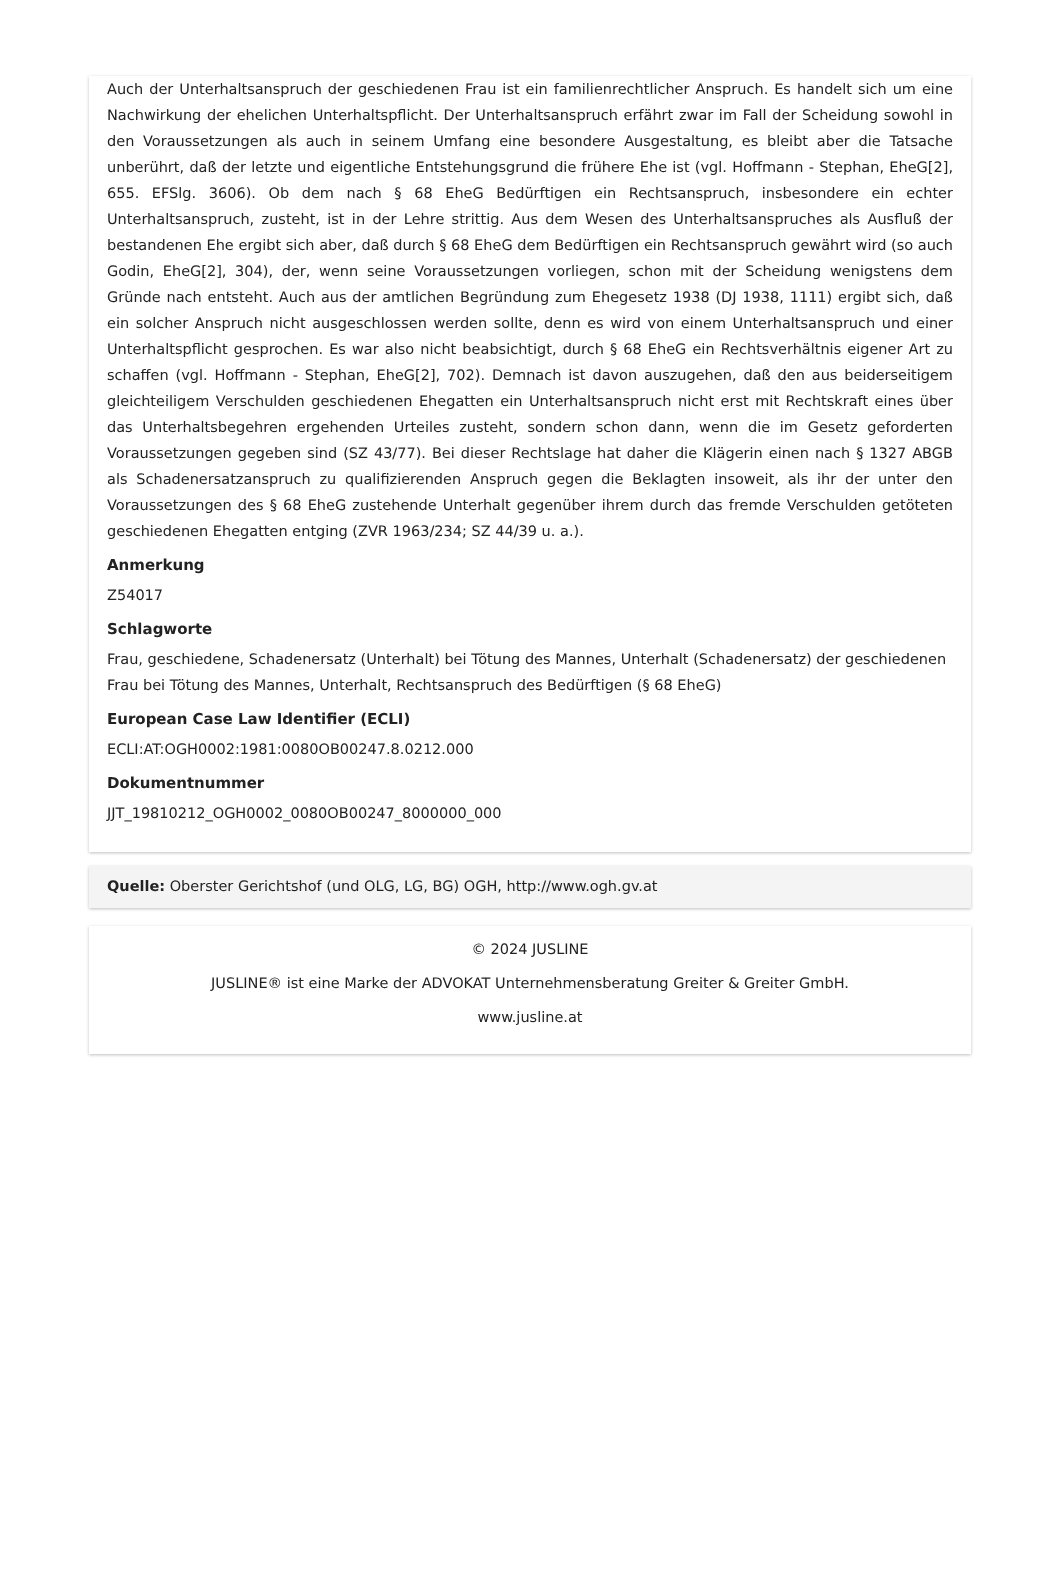Auch der Unterhaltsanspruch der geschiedenen Frau ist ein familienrechtlicher Anspruch. Es handelt sich um eine Nachwirkung der ehelichen Unterhaltspflicht. Der Unterhaltsanspruch erfährt zwar im Fall der Scheidung sowohl in den Voraussetzungen als auch in seinem Umfang eine besondere Ausgestaltung, es bleibt aber die Tatsache unberührt, daß der letzte und eigentliche Entstehungsgrund die frühere Ehe ist (vgl. Hoffmann - Stephan, EheG[2], 655. EFSlg. 3606). Ob dem nach § 68 EheG Bedürftigen ein Rechtsanspruch, insbesondere ein echter Unterhaltsanspruch, zusteht, ist in der Lehre strittig. Aus dem Wesen des Unterhaltsanspruches als Ausfluß der bestandenen Ehe ergibt sich aber, daß durch § 68 EheG dem Bedürftigen ein Rechtsanspruch gewährt wird (so auch Godin, EheG[2], 304), der, wenn seine Voraussetzungen vorliegen, schon mit der Scheidung wenigstens dem Gründe nach entsteht. Auch aus der amtlichen Begründung zum Ehegesetz 1938 (DJ 1938, 1111) ergibt sich, daß ein solcher Anspruch nicht ausgeschlossen werden sollte, denn es wird von einem Unterhaltsanspruch und einer Unterhaltspflicht gesprochen. Es war also nicht beabsichtigt, durch § 68 EheG ein Rechtsverhältnis eigener Art zu schaffen (vgl. Hoffmann - Stephan, EheG[2], 702). Demnach ist davon auszugehen, daß den aus beiderseitigem gleichteiligem Verschulden geschiedenen Ehegatten ein Unterhaltsanspruch nicht erst mit Rechtskraft eines über das Unterhaltsbegehren ergehenden Urteiles zusteht, sondern schon dann, wenn die im Gesetz geforderten Voraussetzungen gegeben sind (SZ 43/77). Bei dieser Rechtslage hat daher die Klägerin einen nach § 1327 ABGB als Schadenersatzanspruch zu qualifizierenden Anspruch gegen die Beklagten insoweit, als ihr der unter den Voraussetzungen des § 68 EheG zustehende Unterhalt gegenüber ihrem durch das fremde Verschulden getöteten geschiedenen Ehegatten entging (ZVR 1963/234; SZ 44/39 u. a.).
Anmerkung
Z54017
Schlagworte
Frau, geschiedene, Schadenersatz (Unterhalt) bei Tötung des Mannes, Unterhalt (Schadenersatz) der geschiedenen Frau bei Tötung des Mannes, Unterhalt, Rechtsanspruch des Bedürftigen (§ 68 EheG)
European Case Law Identifier (ECLI)
ECLI:AT:OGH0002:1981:0080OB00247.8.0212.000
Dokumentnummer
JJT_19810212_OGH0002_0080OB00247_8000000_000
Quelle: Oberster Gerichtshof (und OLG, LG, BG) OGH, http://www.ogh.gv.at
© 2024 JUSLINE
JUSLINE® ist eine Marke der ADVOKAT Unternehmensberatung Greiter & Greiter GmbH.
www.jusline.at